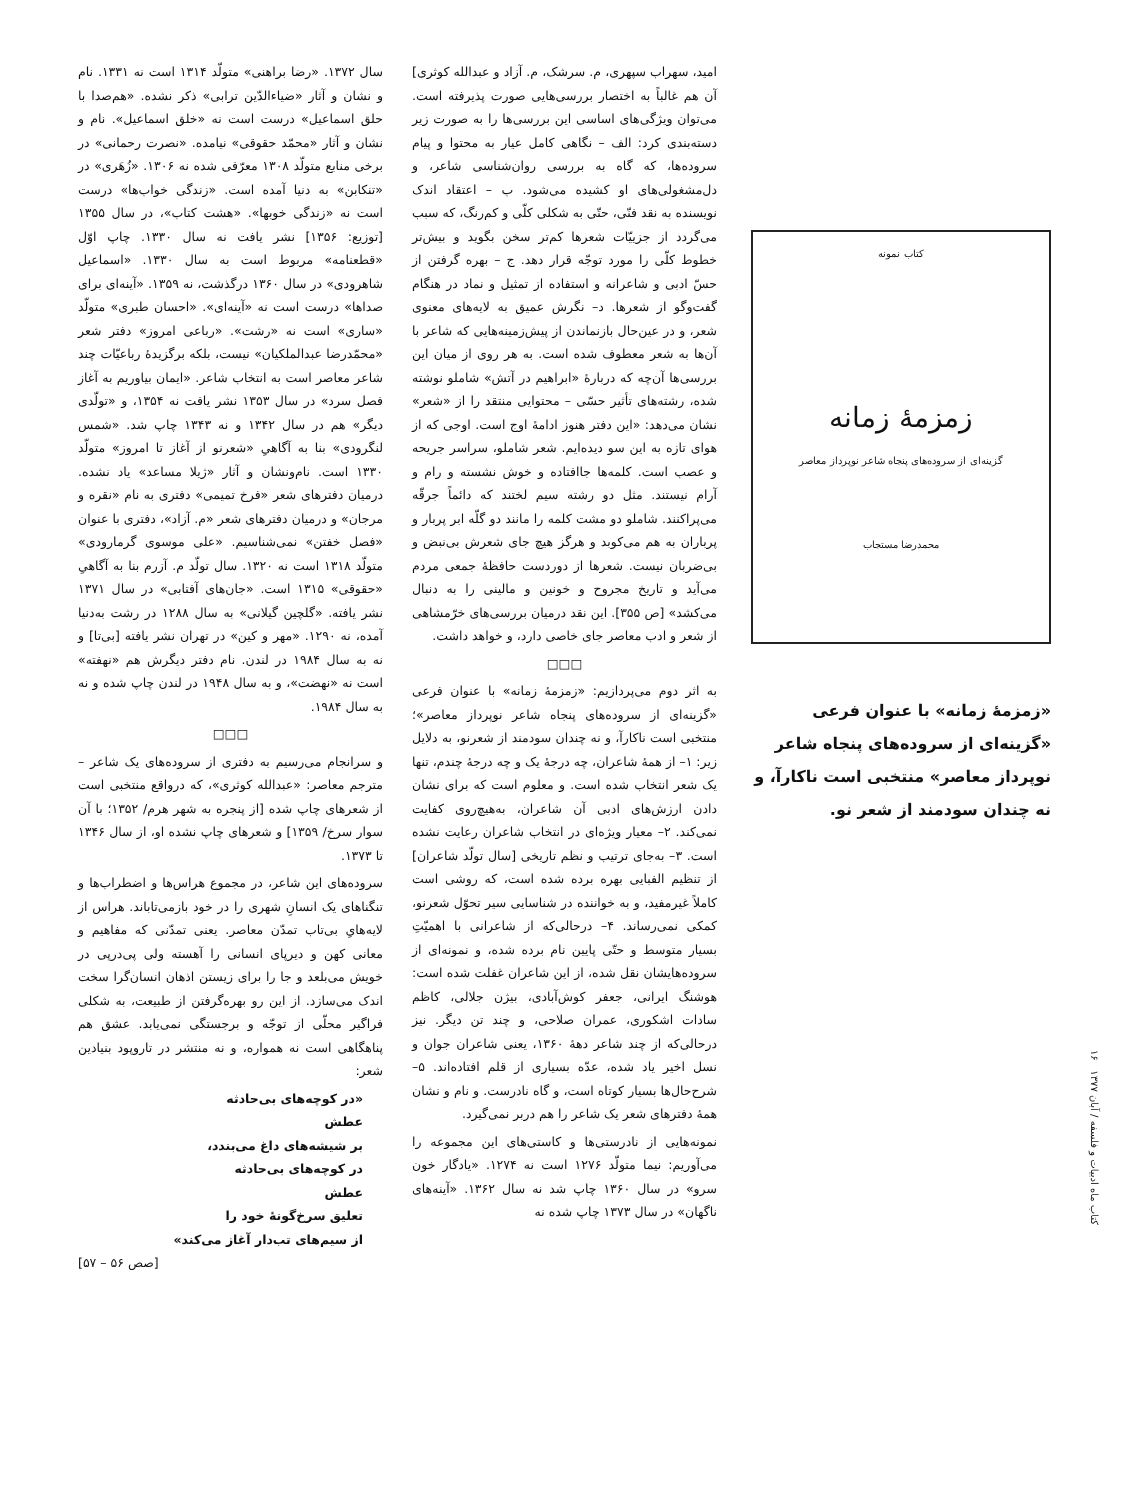کتاب نمونه
زمزمهٔ زمانه
گزینه‌ای از سروده‌های پنجاه شاعر نوپرداز معاصر
محمدرضا مستجاب
«زمزمهٔ زمانه» با عنوان فرعی «گزینه‌ای از سروده‌های پنجاه شاعر نوپرداز معاصر» منتخبی است ناکارآ، و نه چندان سودمند از شعر نو.
امید، سهراب سپهری، م. سرشک، م. آزاد و عبدالله کوثری] آن هم غالباً به اختصار بررسی‌هایی صورت پذیرفته است. می‌توان ویژگی‌های اساسی این بررسی‌ها را به صورت زیر دسته‌بندی کرد: الف – نگاهی کامل عیار به محتوا و پیام سروده‌ها، که گاه به بررسی روان‌شناسی شاعر، و دل‌مشغولی‌های او کشیده می‌شود. ب – اعتقاد اندک نویسنده به نقد فنّی، حتّی به شکلی کلّی و کم‌رنگ، که سبب می‌گردد از جزییّات شعرها کم‌تر سخن بگوید و بیش‌تر خطوط کلّی را مورد توجّه قرار دهد. ج – بهره گرفتن از حسّ ادبی و شاعرانه و استفاده از تمثیل و نماد در هنگام گفت‌وگو از شعرها. د– نگرش عمیق به لایه‌های معنوی شعر، و در عین‌حال بازنماندن از پیش‌زمینه‌هایی که شاعر با آن‌ها به شعر معطوف شده است. به هر روی از میان این بررسی‌ها آن‌چه که دربارهٔ «ابراهیم در آتش» شاملو نوشته شده، رشته‌های تأثیر حسّی – محتوایی منتقد را از «شعر» نشان می‌دهد: «این دفتر هنوز ادامهٔ اوج است. اوجی که از هوای تازه به این سو دیده‌ایم. شعر شاملو، سراسر جریحه و عصب است. کلمه‌ها جاافتاده و خوش نشسته و رام و آرام نیستند. مثل دو رشته سیم لختند که دائماً جرقّه می‌پراکنند. شاملو دو مشت کلمه را مانند دو گلّه ابر پربار و پرباران به هم می‌کوبد و هرگز هیچ جای شعرش بی‌نبض و بی‌ضربان نیست. شعرها از دوردست حافظهٔ جمعی مردم می‌آید و تاریخ مجروح و خونین و مالینی را به دنبال می‌کشد» [ص ۳۵۵]. این نقد درمیان بررسی‌های خرّمشاهی از شعر و ادب معاصر جای خاصی دارد، و خواهد داشت.
□□□
به اثر دوم می‌پردازیم: «زمزمهٔ زمانه» با عنوان فرعی «گزینه‌ای از سروده‌های پنجاه شاعر نوپرداز معاصر»؛ منتخبی است ناکارآ، و نه چندان سودمند از شعرنو، به دلایل زیر: ۱– از همهٔ شاعران، چه درجهٔ یک و چه درجهٔ چندم، تنها یک شعر انتخاب شده است. و معلوم است که برای نشان دادن ارزش‌های ادبی آن شاعران، به‌هیچ‌روی کفایت نمی‌کند. ۲– معیار ویژه‌ای در انتخاب شاعران رعایت نشده است. ۳– به‌جای ترتیب و نظم تاریخی [سال تولّد شاعران] از تنظیم الفبایی بهره برده شده است، که روشی است کاملاً غیرمفید، و به خواننده در شناسایی سیر تحوّل شعرنو، کمکی نمی‌رساند. ۴– درحالی‌که از شاعرانی با اهمیّتِ بسیار متوسط و حتّی پایین نام برده شده، و نمونه‌ای از سروده‌هایشان نقل شده، از این شاعران غفلت شده است: هوشنگ ایرانی، جعفر کوش‌آبادی، بیژن جلالی، کاظم سادات اشکوری، عمران صلاحی، و چند تن دیگر. نیز درحالی‌که از چند شاعر دههٔ ۱۳۶۰، یعنی شاعران جوان و نسل اخیر یاد شده، عدّه بسیاری از قلم افتاده‌اند. ۵– شرح‌حال‌ها بسیار کوتاه است، و گاه نادرست. و نام و نشان همهٔ دفترهای شعر یک شاعر را هم دربر نمی‌گیرد.
نمونه‌هایی از نادرستی‌ها و کاستی‌های این مجموعه را می‌آوریم: نیما متولّد ۱۲۷۶ است نه ۱۲۷۴. «یادگار خون سرو» در سال ۱۳۶۰ چاپ شد نه سال ۱۳۶۲. «آینه‌های ناگهان» در سال ۱۳۷۳ چاپ شده نه
سال ۱۳۷۲. «رضا براهنی» متولّد ۱۳۱۴ است نه ۱۳۳۱. نام و نشان و آثار «ضیاءالدّین ترابی» ذکر نشده. «هم‌صدا با حلق اسماعیل» درست است نه «خلق اسماعیل». نام و نشان و آثار «محمّد حقوقی» نیامده. «نصرت رحمانی» در برخی منابع متولّد ۱۳۰۸ معرّفی شده نه ۱۳۰۶. «زُهَری» در «تنکابن» به دنیا آمده است. «زندگی خواب‌ها» درست است نه «زندگی خوبها». «هشت کتاب»، در سال ۱۳۵۵ [توزیع: ۱۳۵۶] نشر یافت نه سال ۱۳۳۰. چاپ اوّل «قطعنامه» مربوط است به سال ۱۳۳۰. «اسماعیل شاهرودی» در سال ۱۳۶۰ درگذشت، نه ۱۳۵۹. «آینه‌ای برای صداها» درست است نه «آینه‌ای». «احسان طبری» متولّد «ساری» است نه «رشت». «رباعی امروز» دفتر شعر «محمّدرضا عبدالملکیان» نیست، بلکه برگزیدهٔ رباعیّات چند شاعر معاصر است به انتخاب شاعر. «ایمان بیاوریم به آغاز فصل سرد» در سال ۱۳۵۳ نشر یافت نه ۱۳۵۴، و «تولّدی دیگر» هم در سال ۱۳۴۲ و نه ۱۳۴۳ چاپ شد. «شمس لنگرودی» بنا به آگاهیِ «شعرنو از آغاز تا امروز» متولّد ۱۳۳۰ است. نام‌ونشان و آثار «ژیلا مساعد» یاد نشده. درمیان دفترهای شعر «فرخ تمیمی» دفتری به نام «نقره و مرجان» و درمیان دفترهای شعر «م. آزاد»، دفتری با عنوان «فصل خفتن» نمی‌شناسیم. «علی موسوی گرمارودی» متولّد ۱۳۱۸ است نه ۱۳۲۰. سال تولّد م. آزرم بنا به آگاهیِ «حقوقی» ۱۳۱۵ است. «جان‌های آفتابی» در سال ۱۳۷۱ نشر یافته. «گلچین گیلانی» به سال ۱۲۸۸ در رشت به‌دنیا آمده، نه ۱۲۹۰. «مهر و کین» در تهران نشر یافته [بی‌تا] و نه به سال ۱۹۸۴ در لندن. نام دفتر دیگرش هم «نهفته» است نه «نهضت»، و به سال ۱۹۴۸ در لندن چاپ شده و نه به سال ۱۹۸۴.
□□□
و سرانجام می‌رسیم به دفتری از سروده‌های یک شاعر – مترجم معاصر: «عبدالله کوثری»، که درواقع منتخبی است از شعرهای چاپ شده [از پنجره به شهر هرم/ ۱۳۵۲؛ با آن سوار سرخ/ ۱۳۵۹] و شعرهای چاپ نشده او، از سال ۱۳۴۶ تا ۱۳۷۳.
سروده‌های این شاعر، در مجموع هراس‌ها و اضطراب‌ها و تنگناهای یک انسانِ شهری را در خود بازمی‌تاباند. هراس از لایه‌هایِ بی‌تاب تمدّن معاصر. یعنی تمدّنی که مفاهیم و معانی کهن و دیرپای انسانی را آهسته ولی پی‌درپی در خویش می‌بلعد و جا را برای زیستن اذهان انسان‌گرا سخت اندک می‌سازد. از این رو بهره‌گرفتن از طبیعت، به شکلی فراگیر محلّی از توجّه و برجستگی نمی‌یابد. عشق هم پناهگاهی است نه همواره، و نه منتشر در تاروپود بنیادین شعر:
«در کوچه‌های بی‌حادثه
عطش
بر شیشه‌های داغ می‌بندد،
در کوچه‌های بی‌حادثه
عطش
تعلیق سرخ‌گونهٔ خود را
از سیم‌های تب‌دار آغاز می‌کند»
[صص ۵۶ – ۵۷]
کتاب ماه ادبیات و فلسفه / آبان ۱۳۷۷ ۱۶